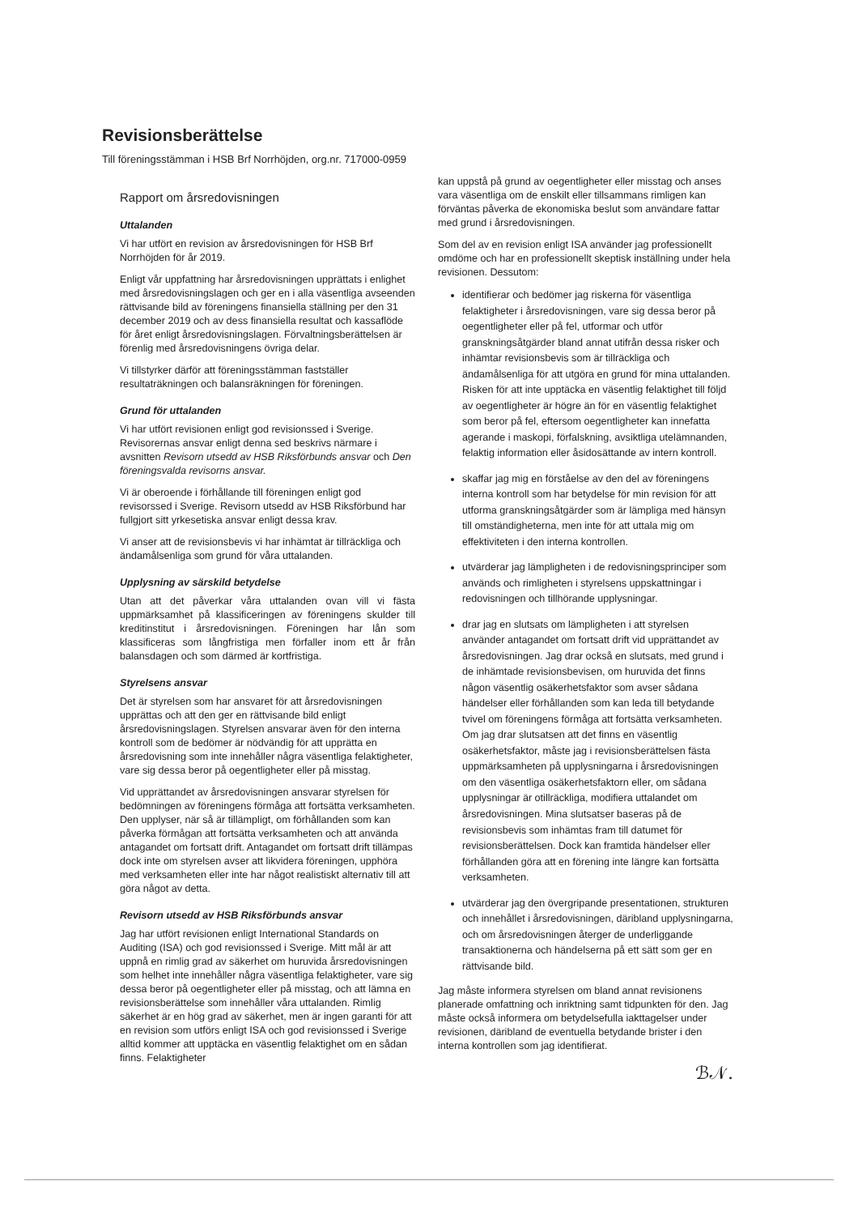Revisionsberättelse
Till föreningsstämman i HSB Brf Norrhöjden, org.nr. 717000-0959
Rapport om årsredovisningen
Uttalanden
Vi har utfört en revision av årsredovisningen för HSB Brf Norrhöjden för år 2019.
Enligt vår uppfattning har årsredovisningen upprättats i enlighet med årsredovisningslagen och ger en i alla väsentliga avseenden rättvisande bild av föreningens finansiella ställning per den 31 december 2019 och av dess finansiella resultat och kassaflöde för året enligt årsredovisningslagen. Förvaltningsberättelsen är förenlig med årsredovisningens övriga delar.
Vi tillstyrker därför att föreningsstämman fastställer resultaträkningen och balansräkningen för föreningen.
Grund för uttalanden
Vi har utfört revisionen enligt god revisionssed i Sverige. Revisorernas ansvar enligt denna sed beskrivs närmare i avsnitten Revisorn utsedd av HSB Riksförbunds ansvar och Den föreningsvalda revisorns ansvar.
Vi är oberoende i förhållande till föreningen enligt god revisorssed i Sverige. Revisorn utsedd av HSB Riksförbund har fullgjort sitt yrkesetiska ansvar enligt dessa krav.
Vi anser att de revisionsbevis vi har inhämtat är tillräckliga och ändamålsenliga som grund för våra uttalanden.
Upplysning av särskild betydelse
Utan att det påverkar våra uttalanden ovan vill vi fästa uppmärksamhet på klassificeringen av föreningens skulder till kreditinstitut i årsredovisningen. Föreningen har lån som klassificeras som långfristiga men förfaller inom ett år från balansdagen och som därmed är kortfristiga.
Styrelsens ansvar
Det är styrelsen som har ansvaret för att årsredovisningen upprättas och att den ger en rättvisande bild enligt årsredovisningslagen. Styrelsen ansvarar även för den interna kontroll som de bedömer är nödvändig för att upprätta en årsredovisning som inte innehåller några väsentliga felaktigheter, vare sig dessa beror på oegentligheter eller på misstag.
Vid upprättandet av årsredovisningen ansvarar styrelsen för bedömningen av föreningens förmåga att fortsätta verksamheten. Den upplyser, när så är tillämpligt, om förhållanden som kan påverka förmågan att fortsätta verksamheten och att använda antagandet om fortsatt drift. Antagandet om fortsatt drift tillämpas dock inte om styrelsen avser att likvidera föreningen, upphöra med verksamheten eller inte har något realistiskt alternativ till att göra något av detta.
Revisorn utsedd av HSB Riksförbunds ansvar
Jag har utfört revisionen enligt International Standards on Auditing (ISA) och god revisionssed i Sverige. Mitt mål är att uppnå en rimlig grad av säkerhet om huruvida årsredovisningen som helhet inte innehåller några väsentliga felaktigheter, vare sig dessa beror på oegentligheter eller på misstag, och att lämna en revisionsberättelse som innehåller våra uttalanden. Rimlig säkerhet är en hög grad av säkerhet, men är ingen garanti för att en revision som utförs enligt ISA och god revisionssed i Sverige alltid kommer att upptäcka en väsentlig felaktighet om en sådan finns. Felaktigheter
kan uppstå på grund av oegentligheter eller misstag och anses vara väsentliga om de enskilt eller tillsammans rimligen kan förväntas påverka de ekonomiska beslut som användare fattar med grund i årsredovisningen.
Som del av en revision enligt ISA använder jag professionellt omdöme och har en professionellt skeptisk inställning under hela revisionen. Dessutom:
identifierar och bedömer jag riskerna för väsentliga felaktigheter i årsredovisningen, vare sig dessa beror på oegentligheter eller på fel, utformar och utför granskningsåtgärder bland annat utifrån dessa risker och inhämtar revisionsbevis som är tillräckliga och ändamålsenliga för att utgöra en grund för mina uttalanden. Risken för att inte upptäcka en väsentlig felaktighet till följd av oegentligheter är högre än för en väsentlig felaktighet som beror på fel, eftersom oegentligheter kan innefatta agerande i maskopi, förfalskning, avsiktliga utelämnanden, felaktig information eller åsidosättande av intern kontroll.
skaffar jag mig en förståelse av den del av föreningens interna kontroll som har betydelse för min revision för att utforma granskningsåtgärder som är lämpliga med hänsyn till omständigheterna, men inte för att uttala mig om effektiviteten i den interna kontrollen.
utvärderar jag lämpligheten i de redovisningsprinciper som används och rimligheten i styrelsens uppskattningar i redovisningen och tillhörande upplysningar.
drar jag en slutsats om lämpligheten i att styrelsen använder antagandet om fortsatt drift vid upprättandet av årsredovisningen. Jag drar också en slutsats, med grund i de inhämtade revisionsbevisen, om huruvida det finns någon väsentlig osäkerhetsfaktor som avser sådana händelser eller förhållanden som kan leda till betydande tvivel om föreningens förmåga att fortsätta verksamheten. Om jag drar slutsatsen att det finns en väsentlig osäkerhetsfaktor, måste jag i revisionsberättelsen fästa uppmärksamheten på upplysningarna i årsredovisningen om den väsentliga osäkerhetsfaktorn eller, om sådana upplysningar är otillräckliga, modifiera uttalandet om årsredovisningen. Mina slutsatser baseras på de revisionsbevis som inhämtas fram till datumet för revisionsberättelsen. Dock kan framtida händelser eller förhållanden göra att en förening inte längre kan fortsätta verksamheten.
utvärderar jag den övergripande presentationen, strukturen och innehållet i årsredovisningen, däribland upplysningarna, och om årsredovisningen återger de underliggande transaktionerna och händelserna på ett sätt som ger en rättvisande bild.
Jag måste informera styrelsen om bland annat revisionens planerade omfattning och inriktning samt tidpunkten för den. Jag måste också informera om betydelsefulla iakttagelser under revisionen, däribland de eventuella betydande brister i den interna kontrollen som jag identifierat.
ℬ𝒩.